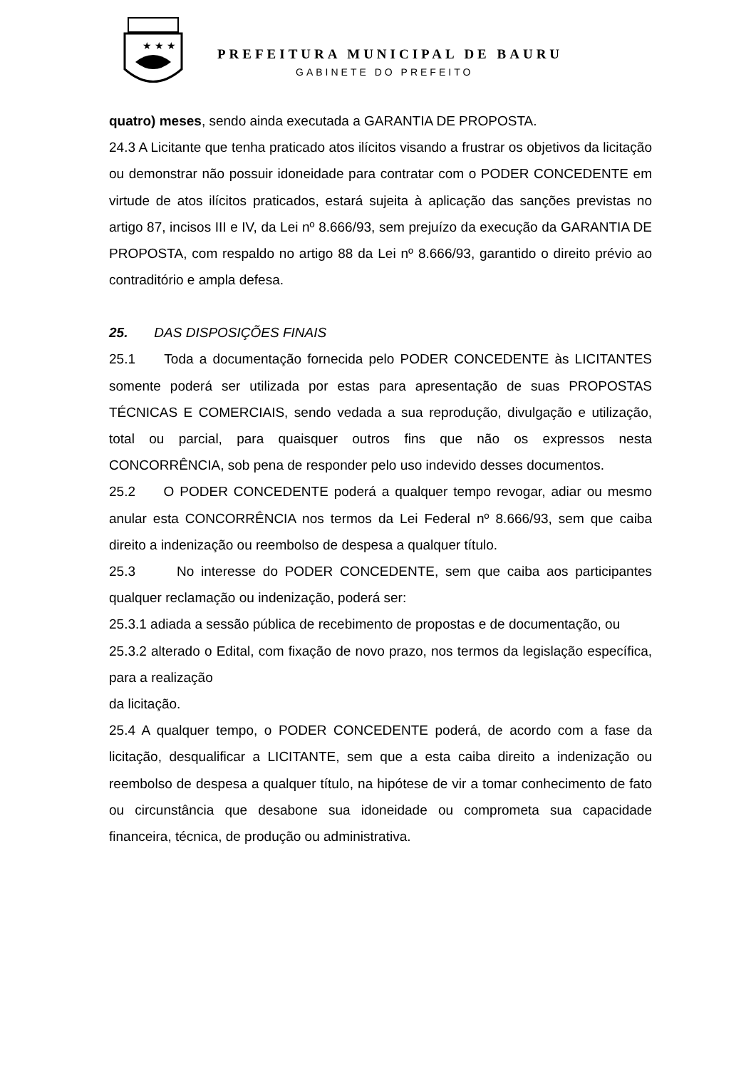★ ★ ★
PREFEITURA MUNICIPAL DE BAURU
GABINETE DO PREFEITO
quatro) meses, sendo ainda executada a GARANTIA DE PROPOSTA.
24.3 A Licitante que tenha praticado atos ilícitos visando a frustrar os objetivos da licitação ou demonstrar não possuir idoneidade para contratar com o PODER CONCEDENTE em virtude de atos ilícitos praticados, estará sujeita à aplicação das sanções previstas no artigo 87, incisos III e IV, da Lei nº 8.666/93, sem prejuízo da execução da GARANTIA DE PROPOSTA, com respaldo no artigo 88 da Lei nº 8.666/93, garantido o direito prévio ao contraditório e ampla defesa.
25. DAS DISPOSIÇÕES FINAIS
25.1 Toda a documentação fornecida pelo PODER CONCEDENTE às LICITANTES somente poderá ser utilizada por estas para apresentação de suas PROPOSTAS TÉCNICAS E COMERCIAIS, sendo vedada a sua reprodução, divulgação e utilização, total ou parcial, para quaisquer outros fins que não os expressos nesta CONCORRÊNCIA, sob pena de responder pelo uso indevido desses documentos.
25.2 O PODER CONCEDENTE poderá a qualquer tempo revogar, adiar ou mesmo anular esta CONCORRÊNCIA nos termos da Lei Federal nº 8.666/93, sem que caiba direito a indenização ou reembolso de despesa a qualquer título.
25.3 No interesse do PODER CONCEDENTE, sem que caiba aos participantes qualquer reclamação ou indenização, poderá ser:
25.3.1 adiada a sessão pública de recebimento de propostas e de documentação, ou
25.3.2 alterado o Edital, com fixação de novo prazo, nos termos da legislação específica, para a realização
da licitação.
25.4 A qualquer tempo, o PODER CONCEDENTE poderá, de acordo com a fase da licitação, desqualificar a LICITANTE, sem que a esta caiba direito a indenização ou reembolso de despesa a qualquer título, na hipótese de vir a tomar conhecimento de fato ou circunstância que desabone sua idoneidade ou comprometa sua capacidade financeira, técnica, de produção ou administrativa.